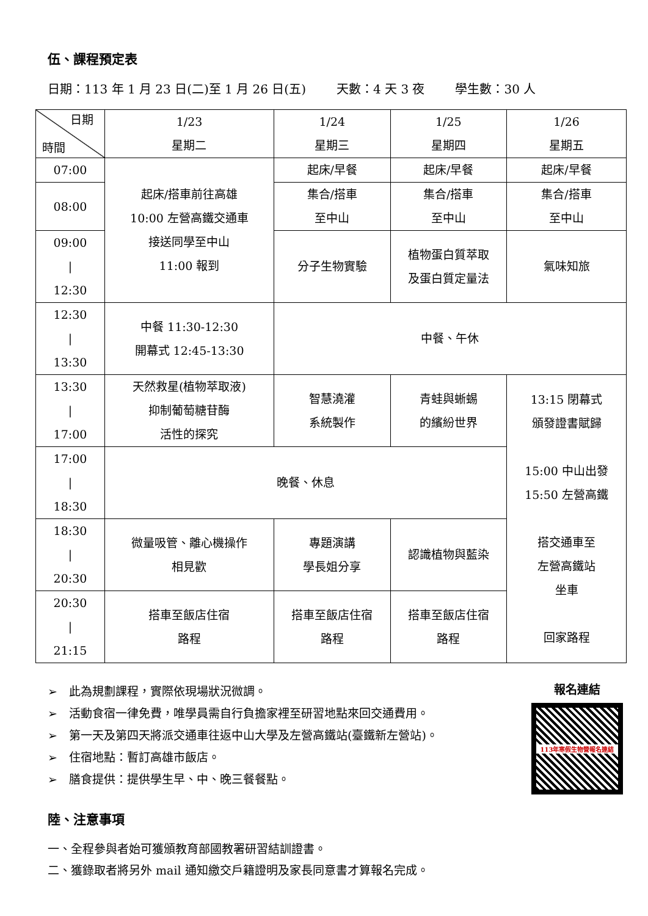伍、課程預定表
日期：113 年 1 月 23 日(二)至 1 月 26 日(五) 天數：4 天 3 夜 學生數：30 人
| 日期 時間 | 1/23 星期二 | 1/24 星期三 | 1/25 星期四 | 1/26 星期五 |
| --- | --- | --- | --- | --- |
| 07:00 | 起床/搭車前往高雄 10:00 左營高鐵交通車 接送同學至中山 11:00 報到 | 起床/早餐 | 起床/早餐 | 起床/早餐 |
| 08:00 | | 集合/搭車 至中山 | 集合/搭車 至中山 | 集合/搭車 至中山 |
| 09:00 / 12:30 | | 分子生物實驗 | 植物蛋白質萃取 及蛋白質定量法 | 氣味知旅 |
| 12:30 / 13:30 | 中餐 11:30-12:30 開幕式 12:45-13:30 | 中餐、午休 | | |
| 13:30 / 17:00 | 天然救星(植物萃取液) 抑制葡萄糖苷酶 活性的探究 | 智慧澆灌 系統製作 | 青蛙與蜥蜴 的繽紛世界 | 13:15 閉幕式 頒發證書賦歸 15:00 中山出發 15:50 左營高鐵 搭交通車至 左營高鐵站 坐車 回家路程 |
| 17:00 / 18:30 | 晚餐、休息 | | | |
| 18:30 / 20:30 | 微量吸管、離心機操作 相見歡 | 專題演講 學長姐分享 | 認識植物與藍染 | |
| 20:30 / 21:15 | 搭車至飯店住宿 路程 | 搭車至飯店住宿 路程 | 搭車至飯店住宿 路程 | |
➢　此為規劃課程，實際依現場狀況微調。
➢　活動食宿一律免費，唯學員需自行負擔家裡至研習地點來回交通費用。
➢　第一天及第四天將派交通車往返中山大學及左營高鐵站(臺鐵新左營站)。
➢　住宿地點：暫訂高雄市飯店。
➢　膳食提供：提供學生早、中、晚三餐餐點。
報名連結
113年寒假生物營報名連結
陸、注意事項
一、全程參與者始可獲頒教育部國教署研習結訓證書。
二、獲錄取者將另外 mail 通知繳交戶籍證明及家長同意書才算報名完成。